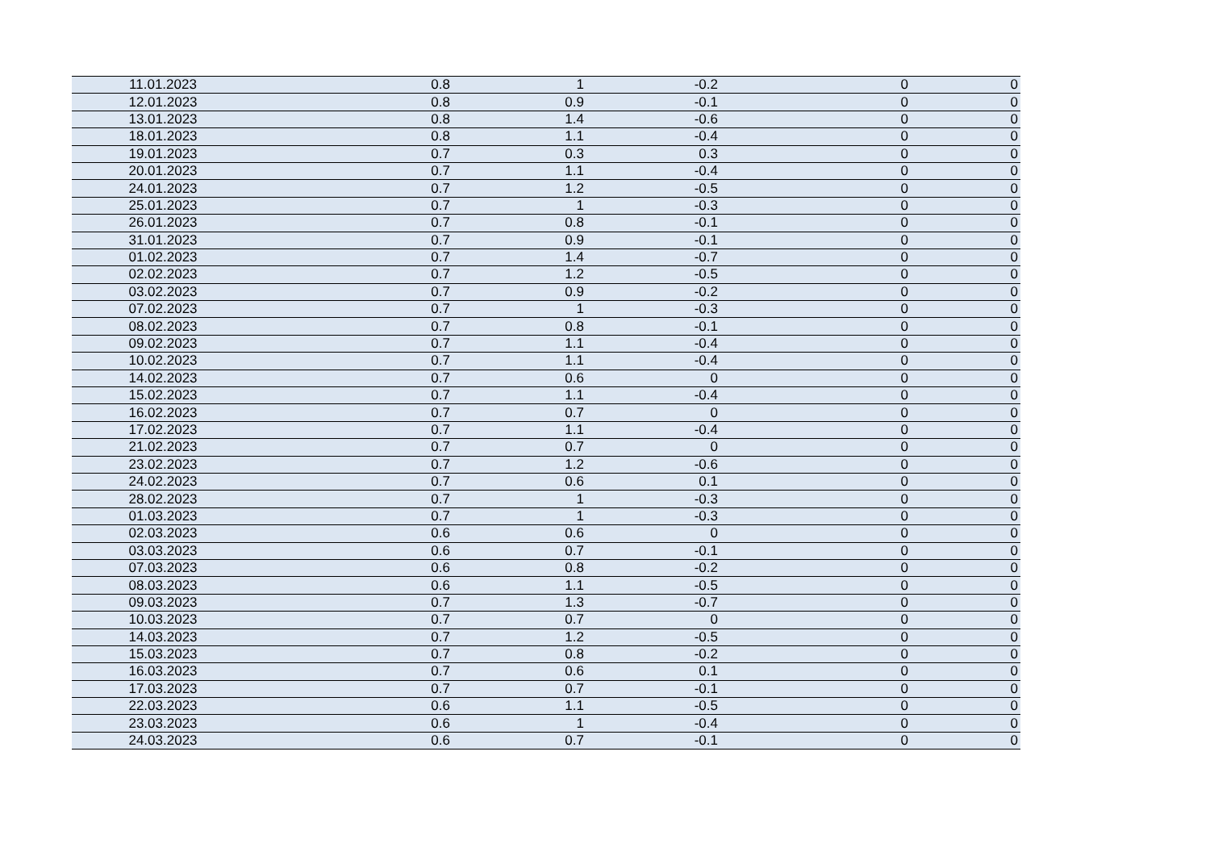| 11.01.2023 | 0.8 | 1 | -0.2 | 0 | 0 |
| 12.01.2023 | 0.8 | 0.9 | -0.1 | 0 | 0 |
| 13.01.2023 | 0.8 | 1.4 | -0.6 | 0 | 0 |
| 18.01.2023 | 0.8 | 1.1 | -0.4 | 0 | 0 |
| 19.01.2023 | 0.7 | 0.3 | 0.3 | 0 | 0 |
| 20.01.2023 | 0.7 | 1.1 | -0.4 | 0 | 0 |
| 24.01.2023 | 0.7 | 1.2 | -0.5 | 0 | 0 |
| 25.01.2023 | 0.7 | 1 | -0.3 | 0 | 0 |
| 26.01.2023 | 0.7 | 0.8 | -0.1 | 0 | 0 |
| 31.01.2023 | 0.7 | 0.9 | -0.1 | 0 | 0 |
| 01.02.2023 | 0.7 | 1.4 | -0.7 | 0 | 0 |
| 02.02.2023 | 0.7 | 1.2 | -0.5 | 0 | 0 |
| 03.02.2023 | 0.7 | 0.9 | -0.2 | 0 | 0 |
| 07.02.2023 | 0.7 | 1 | -0.3 | 0 | 0 |
| 08.02.2023 | 0.7 | 0.8 | -0.1 | 0 | 0 |
| 09.02.2023 | 0.7 | 1.1 | -0.4 | 0 | 0 |
| 10.02.2023 | 0.7 | 1.1 | -0.4 | 0 | 0 |
| 14.02.2023 | 0.7 | 0.6 | 0 | 0 | 0 |
| 15.02.2023 | 0.7 | 1.1 | -0.4 | 0 | 0 |
| 16.02.2023 | 0.7 | 0.7 | 0 | 0 | 0 |
| 17.02.2023 | 0.7 | 1.1 | -0.4 | 0 | 0 |
| 21.02.2023 | 0.7 | 0.7 | 0 | 0 | 0 |
| 23.02.2023 | 0.7 | 1.2 | -0.6 | 0 | 0 |
| 24.02.2023 | 0.7 | 0.6 | 0.1 | 0 | 0 |
| 28.02.2023 | 0.7 | 1 | -0.3 | 0 | 0 |
| 01.03.2023 | 0.7 | 1 | -0.3 | 0 | 0 |
| 02.03.2023 | 0.6 | 0.6 | 0 | 0 | 0 |
| 03.03.2023 | 0.6 | 0.7 | -0.1 | 0 | 0 |
| 07.03.2023 | 0.6 | 0.8 | -0.2 | 0 | 0 |
| 08.03.2023 | 0.6 | 1.1 | -0.5 | 0 | 0 |
| 09.03.2023 | 0.7 | 1.3 | -0.7 | 0 | 0 |
| 10.03.2023 | 0.7 | 0.7 | 0 | 0 | 0 |
| 14.03.2023 | 0.7 | 1.2 | -0.5 | 0 | 0 |
| 15.03.2023 | 0.7 | 0.8 | -0.2 | 0 | 0 |
| 16.03.2023 | 0.7 | 0.6 | 0.1 | 0 | 0 |
| 17.03.2023 | 0.7 | 0.7 | -0.1 | 0 | 0 |
| 22.03.2023 | 0.6 | 1.1 | -0.5 | 0 | 0 |
| 23.03.2023 | 0.6 | 1 | -0.4 | 0 | 0 |
| 24.03.2023 | 0.6 | 0.7 | -0.1 | 0 | 0 |